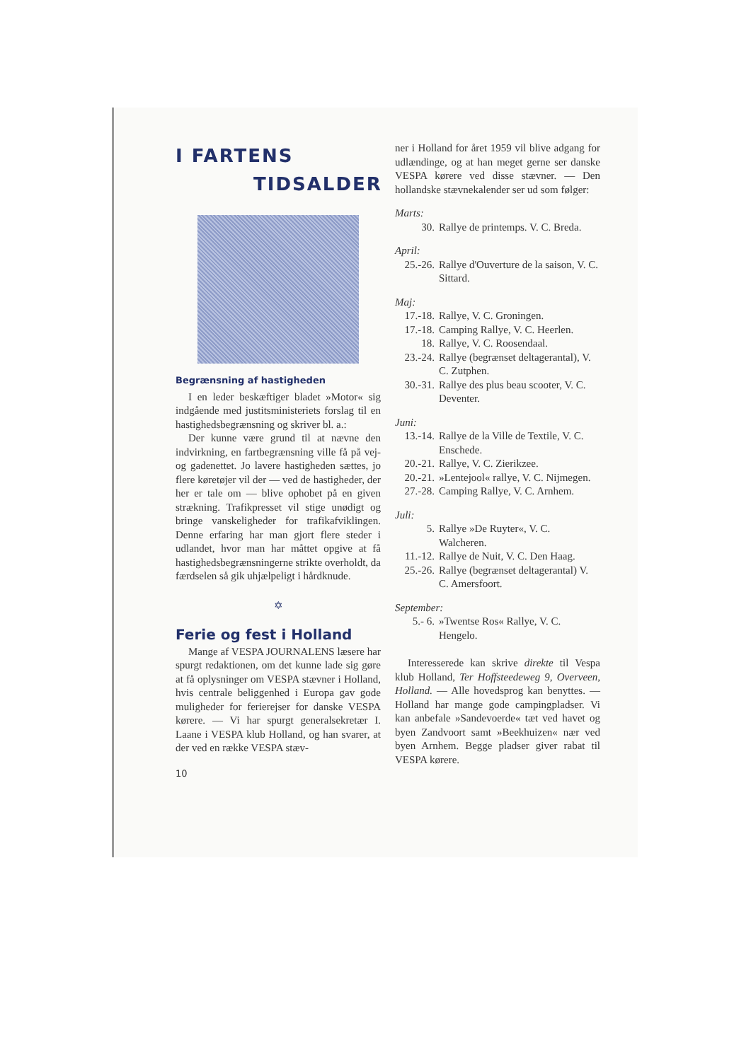I FARTENS
TIDSALDER
Begrænsning af hastigheden
I en leder beskæftiger bladet »Motor« sig indgående med justitsministeriets forslag til en hastighedsbegrænsning og skriver bl. a.:
Der kunne være grund til at nævne den indvirkning, en fartbegrænsning ville få på vej- og gadenettet. Jo lavere hastigheden sættes, jo flere køretøjer vil der — ved de hastigheder, der her er tale om — blive ophobet på en given strækning. Trafikpresset vil stige unødigt og bringe vanskeligheder for trafikafviklingen. Denne erfaring har man gjort flere steder i udlandet, hvor man har måttet opgive at få hastighedsbegrænsningerne strikte overholdt, da færdselen så gik uhjælpeligt i hårdknude.
✡
Ferie og fest i Holland
Mange af VESPA JOURNALENS læsere har spurgt redaktionen, om det kunne lade sig gøre at få oplysninger om VESPA stævner i Holland, hvis centrale beliggenhed i Europa gav gode muligheder for ferierejser for danske VESPA kørere. — Vi har spurgt generalsekretær I. Laane i VESPA klub Holland, og han svarer, at der ved en række VESPA stæv-
10
ner i Holland for året 1959 vil blive adgang for udlændinge, og at han meget gerne ser danske VESPA kørere ved disse stævner. — Den hollandske stævnekalender ser ud som følger:
Marts:
30. Rallye de printemps. V. C. Breda.
April:
25.-26. Rallye d'Ouverture de la saison, V. C. Sittard.
Maj:
17.-18. Rallye, V. C. Groningen.
17.-18. Camping Rallye, V. C. Heerlen.
18. Rallye, V. C. Roosendaal.
23.-24. Rallye (begrænset deltagerantal), V. C. Zutphen.
30.-31. Rallye des plus beau scooter, V. C. Deventer.
Juni:
13.-14. Rallye de la Ville de Textile, V. C. Enschede.
20.-21. Rallye, V. C. Zierikzee.
20.-21. »Lentejool« rallye, V. C. Nijmegen.
27.-28. Camping Rallye, V. C. Arnhem.
Juli:
5. Rallye »De Ruyter«, V. C. Walcheren.
11.-12. Rallye de Nuit, V. C. Den Haag.
25.-26. Rallye (begrænset deltagerantal) V. C. Amersfoort.
September:
5.- 6. »Twentse Ros« Rallye, V. C. Hengelo.
Interesserede kan skrive direkte til Vespa klub Holland, Ter Hoffsteedeweg 9, Overveen, Holland. — Alle hovedsprog kan benyttes. — Holland har mange gode campingpladser. Vi kan anbefale »Sandevoerde« tæt ved havet og byen Zandvoort samt »Beekhuizen« nær ved byen Arnhem. Begge pladser giver rabat til VESPA kørere.